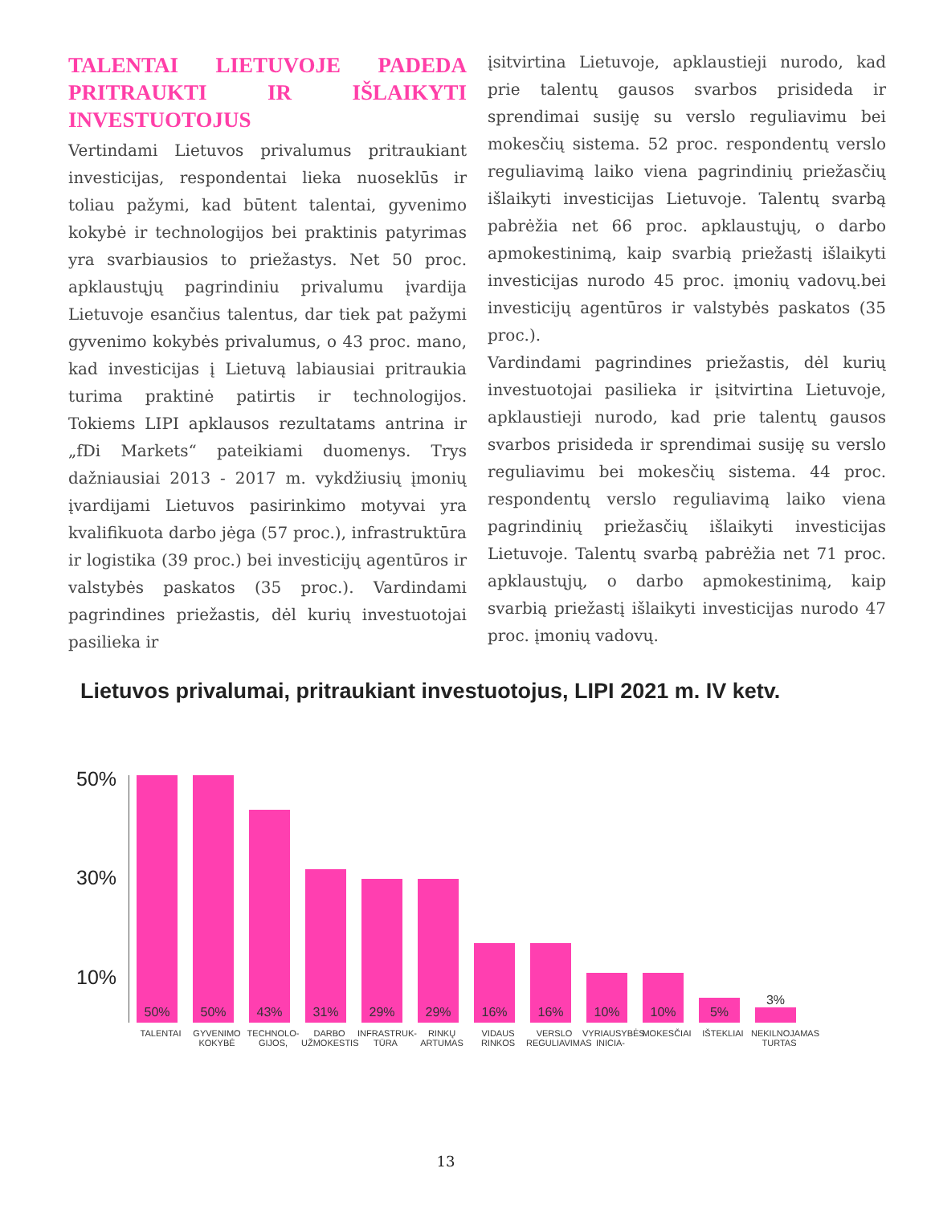TALENTAI LIETUVOJE PADEDA PRITRAUKTI IR IŠLAIKYTI INVESTUOTOJUS
Vertindami Lietuvos privalumus pritraukiant investicijas, respondentai lieka nuoseklūs ir toliau pažymi, kad būtent talentai, gyvenimo kokybė ir technologijos bei praktinis patyrimas yra svarbiausios to priežastys. Net 50 proc. apklaustųjų pagrindiniu privalumu įvardija Lietuvoje esančius talentus, dar tiek pat pažymi gyvenimo kokybės privalumus, o 43 proc. mano, kad investicijas į Lietuvą labiausiai pritraukia turima praktinė patirtis ir technologijos. Tokiems LIPI apklausos rezultatams antrina ir „fDi Markets“ pateikiami duomenys. Trys dažniausiai 2013 - 2017 m. vykdžiusių įmonių įvardijami Lietuvos pasirinkimo motyvai yra kvalifikuota darbo jėga (57 proc.), infrastruktūra ir logistika (39 proc.) bei investicijų agentūros ir valstybės paskatos (35 proc.). Vardindami pagrindines priežastis, dėl kurių investuotojai pasilieka ir
įsitvirtina Lietuvoje, apklaustieji nurodo, kad prie talentų gausos svarbos prisideda ir sprendimai susiję su verslo reguliavimu bei mokesčių sistema. 52 proc. respondentų verslo reguliavimą laiko viena pagrindinių priežasčių išlaikyti investicijas Lietuvoje. Talentų svarbą pabrėžia net 66 proc. apklaustųjų, o darbo apmokestinimą, kaip svarbią priežastį išlaikyti investicijas nurodo 45 proc. įmonių vadovų.bei investicijų agentūros ir valstybės paskatos (35 proc.).
Vardindami pagrindines priežastis, dėl kurių investuotojai pasilieka ir įsitvirtina Lietuvoje, apklaustieji nurodo, kad prie talentų gausos svarbos prisideda ir sprendimai susiję su verslo reguliavimu bei mokesčių sistema. 44 proc. respondentų verslo reguliavimą laiko viena pagrindinių priežasčių išlaikyti investicijas Lietuvoje. Talentų svarbą pabrėžia net 71 proc. apklaustųjų, o darbo apmokestinimą, kaip svarbią priežastį išlaikyti investicijas nurodo 47 proc. įmonių vadovų.
Lietuvos privalumai, pritraukiant investuotojus, LIPI 2021 m. IV ketv.
50%
30%
10%
50%
50%
43%
31%
29%
29%
16%
16%
10%
10%
5%
3%
TALENTAI GYVENIMO KOKYBĖ TECHNOLO-GIJOS, DARBO UŽMOKESTIS INFRASTRUK-TŪRA RINKŲ ARTUMAS VIDAUS RINKOS VERSLO REGULIAVIMAS VYRIAUSYBĖS INICIA- MOKESČIAI IŠTEKLIAI NEKILNOJAMAS TURTAS
13